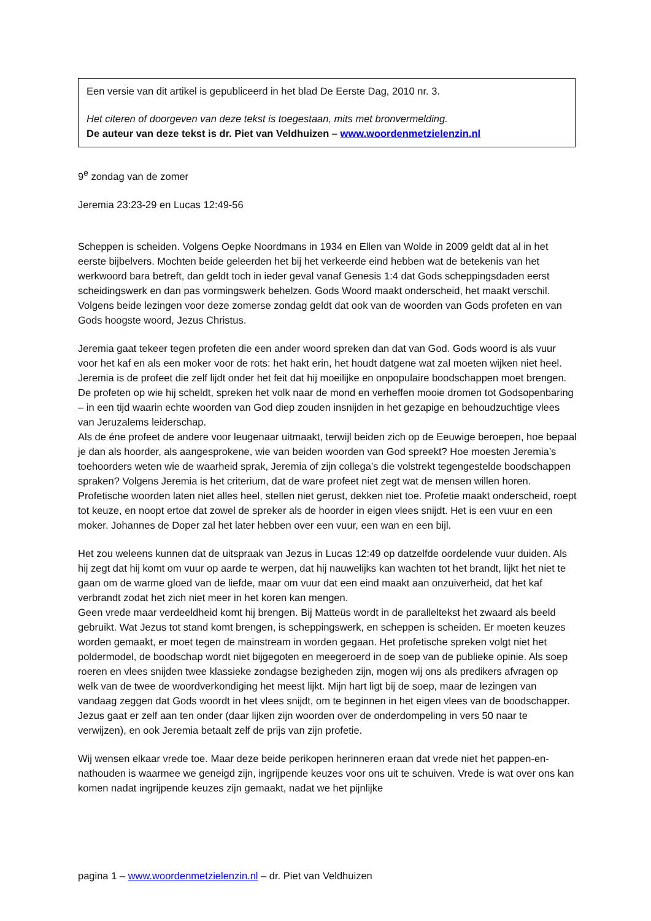Een versie van dit artikel is gepubliceerd in het blad De Eerste Dag, 2010 nr. 3.
Het citeren of doorgeven van deze tekst is toegestaan, mits met bronvermelding.
De auteur van deze tekst is dr. Piet van Veldhuizen – www.woordenmetzielenzin.nl
9<sup>e</sup> zondag van de zomer
Jeremia 23:23-29 en Lucas 12:49-56
Scheppen is scheiden. Volgens Oepke Noordmans in 1934 en Ellen van Wolde in 2009 geldt dat al in het eerste bijbelvers. Mochten beide geleerden het bij het verkeerde eind hebben wat de betekenis van het werkwoord bara betreft, dan geldt toch in ieder geval vanaf Genesis 1:4 dat Gods scheppingsdaden eerst scheidingswerk en dan pas vormingswerk behelzen. Gods Woord maakt onderscheid, het maakt verschil. Volgens beide lezingen voor deze zomerse zondag geldt dat ook van de woorden van Gods profeten en van Gods hoogste woord, Jezus Christus.
Jeremia gaat tekeer tegen profeten die een ander woord spreken dan dat van God. Gods woord is als vuur voor het kaf en als een moker voor de rots: het hakt erin, het houdt datgene wat zal moeten wijken niet heel.
Jeremia is de profeet die zelf lijdt onder het feit dat hij moeilijke en onpopulaire boodschappen moet brengen. De profeten op wie hij scheldt, spreken het volk naar de mond en verheffen mooie dromen tot Godsopenbaring – in een tijd waarin echte woorden van God diep zouden insnijden in het gezapige en behoudzuchtige vlees van Jeruzalems leiderschap.
Als de éne profeet de andere voor leugenaar uitmaakt, terwijl beiden zich op de Eeuwige beroepen, hoe bepaal je dan als hoorder, als aangesprokene, wie van beiden woorden van God spreekt? Hoe moesten Jeremia’s toehoorders weten wie de waarheid sprak, Jeremia of zijn collega’s die volstrekt tegengestelde boodschappen spraken? Volgens Jeremia is het criterium, dat de ware profeet niet zegt wat de mensen willen horen. Profetische woorden laten niet alles heel, stellen niet gerust, dekken niet toe. Profetie maakt onderscheid, roept tot keuze, en noopt ertoe dat zowel de spreker als de hoorder in eigen vlees snijdt. Het is een vuur en een moker. Johannes de Doper zal het later hebben over een vuur, een wan en een bijl.
Het zou weleens kunnen dat de uitspraak van Jezus in Lucas 12:49 op datzelfde oordelende vuur duiden. Als hij zegt dat hij komt om vuur op aarde te werpen, dat hij nauwelijks kan wachten tot het brandt, lijkt het niet te gaan om de warme gloed van de liefde, maar om vuur dat een eind maakt aan onzuiverheid, dat het kaf verbrandt zodat het zich niet meer in het koren kan mengen.
Geen vrede maar verdeeldheid komt hij brengen. Bij Matteüs wordt in de paralleltekst het zwaard als beeld gebruikt. Wat Jezus tot stand komt brengen, is scheppingswerk, en scheppen is scheiden. Er moeten keuzes worden gemaakt, er moet tegen de mainstream in worden gegaan. Het profetische spreken volgt niet het poldermodel, de boodschap wordt niet bijgegoten en meegeroerd in de soep van de publieke opinie. Als soep roeren en vlees snijden twee klassieke zondagse bezigheden zijn, mogen wij ons als predikers afvragen op welk van de twee de woordverkondiging het meest lijkt. Mijn hart ligt bij de soep, maar de lezingen van vandaag zeggen dat Gods woordt in het vlees snijdt, om te beginnen in het eigen vlees van de boodschapper. Jezus gaat er zelf aan ten onder (daar lijken zijn woorden over de onderdompeling in vers 50 naar te verwijzen), en ook Jeremia betaalt zelf de prijs van zijn profetie.
Wij wensen elkaar vrede toe. Maar deze beide perikopen herinneren eraan dat vrede niet het pappen-en-nathouden is waarmee we geneigd zijn, ingrijpende keuzes voor ons uit te schuiven. Vrede is wat over ons kan komen nadat ingrijpende keuzes zijn gemaakt, nadat we het pijnlijke
pagina 1 – www.woordenmetzielenzin.nl – dr. Piet van Veldhuizen